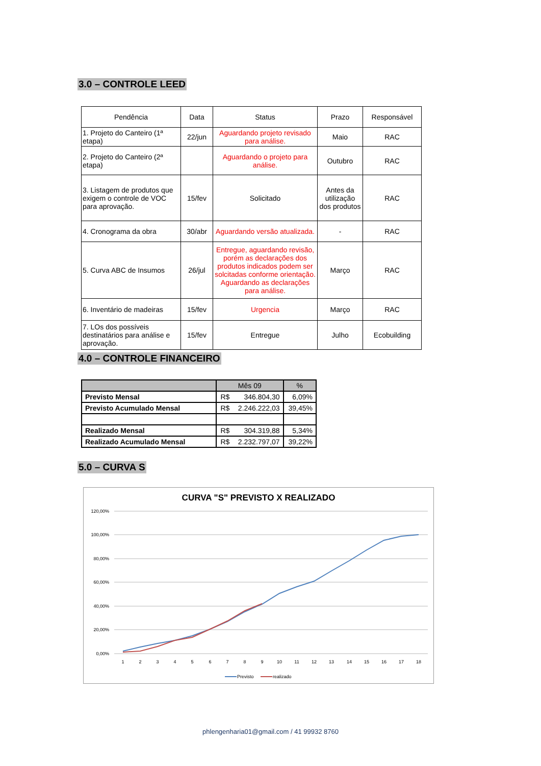3.0 – CONTROLE LEED
| Pendência | Data | Status | Prazo | Responsável |
| --- | --- | --- | --- | --- |
| 1. Projeto do Canteiro (1ª etapa) | 22/jun | Aguardando projeto revisado para análise. | Maio | RAC |
| 2. Projeto do Canteiro (2ª etapa) | | Aguardando o projeto para análise. | Outubro | RAC |
| 3. Listagem de produtos que exigem o controle de VOC para aprovação. | 15/fev | Solicitado | Antes da utilização dos produtos | RAC |
| 4. Cronograma da obra | 30/abr | Aguardando versão atualizada. | - | RAC |
| 5. Curva ABC de Insumos | 26/jul | Entregue, aguardando revisão, porém as declarações dos produtos indicados podem ser solcitadas conforme orientação. Aguardando as declarações para análise. | Março | RAC |
| 6. Inventário de madeiras | 15/fev | Urgencia | Março | RAC |
| 7. LOs dos possíveis destinatários para análise e aprovação. | 15/fev | Entregue | Julho | Ecobuilding |
4.0 – CONTROLE FINANCEIRO
| | Mês 09 | | % |
| Previsto Mensal | R$ | 346.804,30 | 6,09% |
| Previsto Acumulado Mensal | R$ | 2.246.222,03 | 39,45% |
| Realizado Mensal | R$ | 304.319,88 | 5,34% |
| Realizado Acumulado Mensal | R$ | 2.232.797,07 | 39,22% |
5.0 – CURVA S
CURVA "S" PREVISTO X REALIZADO
120,00%
100,00%
80,00%
60,00%
40,00%
20,00%
0,00%
1
2
3
4
5
6
7
8
9
10
11
12
13
14
15
16
17
18
Previsto
realizado
phlengenharia01@gmail.com / 41 99932 8760